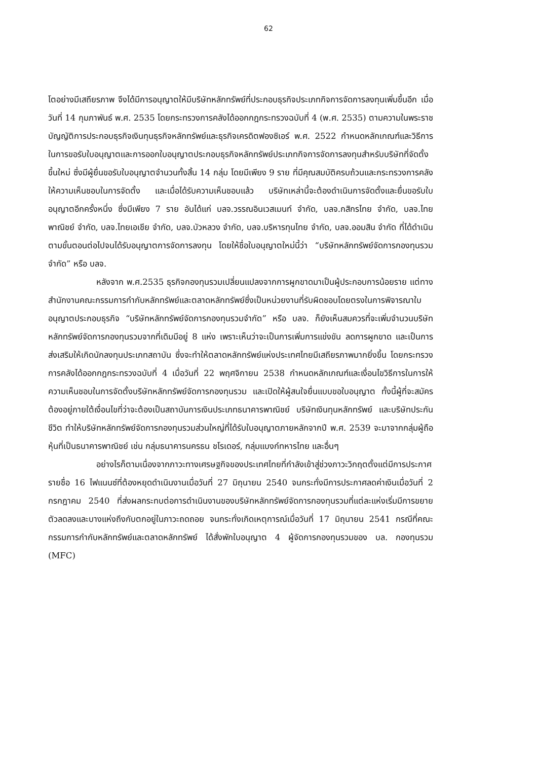62
โตอย่างมีเสถียรภาพ จึงได้มีการอนุญาตให้มีบริษัทหลักทรัพย์ที่ประกอบธุรกิจประเภทกิจการจัดการลงทุนเพิ่มขึ้นอีก เมื่อวันที่ 14 กุมภาพันธ์ พ.ศ. 2535 โดยกระทรวงการคลังได้ออกกฎกระทรวงฉบับที่ 4 (พ.ศ. 2535) ตามความในพระราชบัญญัติการประกอบธุรกิจเงินทุนธุรกิจหลักทรัพย์และธุรกิจเครดิตฟองซิเอร์ พ.ศ. 2522 กำหนดหลักเกณฑ์และวิธีการในการขอรับใบอนุญาตและการออกใบอนุญาตประกอบธุรกิจหลักทรัพย์ประเภทกิจการจัดการลงทุนสำหรับบริษัทที่จัดตั้งขึ้นใหม่ ซึ่งมีผู้ยื่นขอรับใบอนุญาตจำนวนทั้งสิ้น 14 กลุ่ม โดยมีเพียง 9 ราย ที่มีคุณสมบัติครบถ้วนและกระทรวงการคลังให้ความเห็นชอบในการจัดตั้ง และเมื่อได้รับความเห็นชอบแล้ว บริษัทเหล่านี้จะต้องดำเนินการจัดตั้งและยื่นขอรับใบอนุญาตอีกครั้งหนึ่ง ซึ่งมีเพียง 7 ราย อันได้แก่ บลจ.วรรณอินเวสเมนท์ จำกัด, บลจ.กสิกรไทย จำกัด, บลจ.ไทยพาณิชย์ จำกัด, บลจ.ไทยเอเชีย จำกัด, บลจ.บัวหลวง จำกัด, บลจ.บริหารทุนไทย จำกัด, บลจ.ออมสิน จำกัด ที่ได้ดำเนินตามขั้นตอนต่อไปจนได้รับอนุญาตการจัดการลงทุน โดยให้ชื่อใบอนุญาตใหม่นี้ว่า “บริษัทหลักทรัพย์จัดการกองทุนรวมจำกัด” หรือ บลจ.
หลังจาก พ.ศ.2535 ธุรกิจกองทุนรวมเปลี่ยนแปลงจากการผูกขาดมาเป็นผู้ประกอบการน้อยราย แต่ทางสำนักงานคณะกรรมการกำกับหลักทรัพย์และตลาดหลักทรัพย์ซึ่งเป็นหน่วยงานที่รับผิดชอบโดยตรงในการพิจารณาใบอนุญาตประกอบธุรกิจ “บริษัทหลักทรัพย์จัดการกองทุนรวมจำกัด” หรือ บลจ. ก็ยังเห็นสมควรที่จะเพิ่มจำนวนบริษัทหลักทรัพย์จัดการกองทุนรวมจากที่เดิมมีอยู่ 8 แห่ง เพราะเห็นว่าจะเป็นการเพิ่มการแข่งขัน ลดการผูกขาด และเป็นการส่งเสริมให้เกิดนักลงทุนประเภทสถาบัน ซึ่งจะทำให้ตลาดหลักทรัพย์แห่งประเทศไทยมีเสถียรภาพมากยิ่งขึ้น โดยกระทรวงการคลังได้ออกกฎกระทรวงฉบับที่ 4 เมื่อวันที่ 22 พฤศจิกายน 2538 กำหนดหลักเกณฑ์และเงื่อนไขวิธีการในการให้ความเห็นชอบในการจัดตั้งบริษัทหลักทรัพย์จัดการกองทุนรวม และเปิดให้ผู้สนใจยื่นแบบขอใบอนุญาต ทั้งนี้ผู้ที่จะสมัครต้องอยู่ภายใต้เงื่อนไขที่ว่าจะต้องเป็นสถาบันการเงินประเภทธนาคารพาณิชย์ บริษัทเงินทุนหลักทรัพย์ และบริษัทประกันชีวิต ทำให้บริษัทหลักทรัพย์จัดการกองทุนรวมส่วนใหญ่ที่ได้รับใบอนุญาตภายหลักจากปี พ.ศ. 2539 จะมาจากกลุ่มผู้ถือหุ้นที่เป็นธนาคารพาณิชย์ เช่น กลุ่มธนาคารนครธน ชโรเดอร์, กลุ่มแบงก์ทหารไทย และอื่นๆ
อย่างไรก็ตามเนื่องจากภาวะทางเศรษฐกิจของประเทศไทยที่กำลังเข้าสู่ช่วงภาวะวิกฤตตั้งแต่มีการประกาศรายชื่อ 16 ไฟแนนซ์ที่ต้องหยุดดำเนินงานเมื่อวันที่ 27 มิถุนายน 2540 จนกระทั่งมีการประกาศลดค่าเงินเมื่อวันที่ 2 กรกฎาคม 2540 ที่ส่งผลกระทบต่อการดำเนินงานของบริษัทหลักทรัพย์จัดการกองทุนรวมที่แต่ละแห่งเริ่มมีการขยายตัวลดลงและบางแห่งถึงกับตกอยู่ในภาวะถดถอย จนกระทั่งเกิดเหตุการณ์เมื่อวันที่ 17 มิถุนายน 2541 กรณีที่คณะกรรมการกำกับหลักทรัพย์และตลาดหลักทรัพย์ ได้สั่งพักใบอนุญาต 4 ผู้จัดการกองทุนรวมของ บล. กองทุนรวม (MFC)